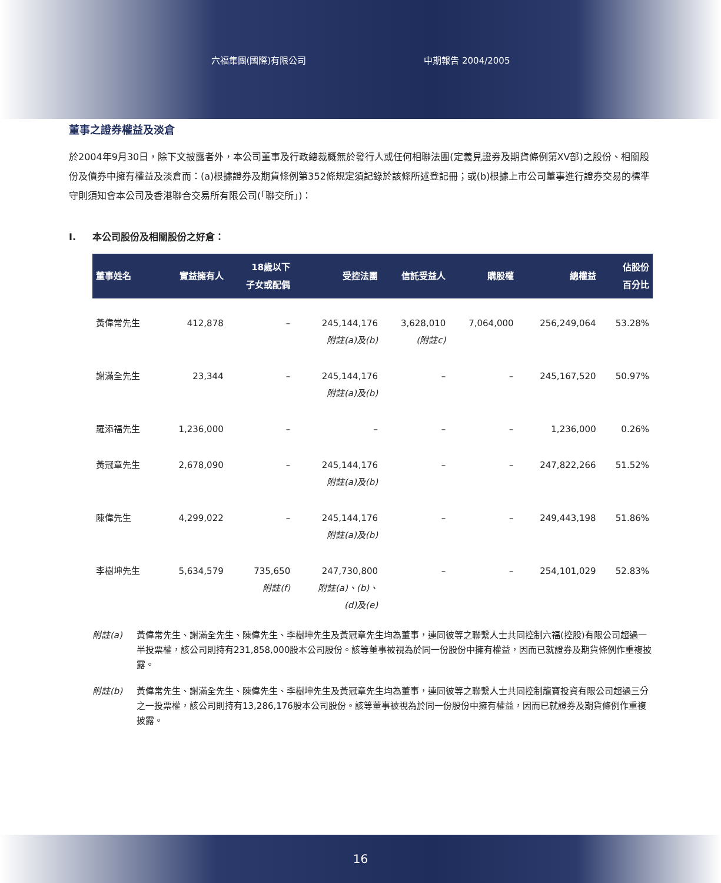六福集團(國際)有限公司 中期報告 2004/2005
董事之證券權益及淡倉
於2004年9月30日，除下文披露者外，本公司董事及行政總裁概無於發行人或任何相聯法團(定義見證券及期貨條例第XV部)之股份、相關股份及債券中擁有權益及淡倉而：(a)根據證券及期貨條例第352條規定須記錄於該條所述登記冊；或(b)根據上市公司董事進行證券交易的標準守則須知會本公司及香港聯合交易所有限公司(「聯交所」)：
I. 本公司股份及相關股份之好倉：
| 董事姓名 | 實益擁有人 | 18歲以下 子女或配偶 | 受控法團 | 信託受益人 | 購股權 | 總權益 | 佔股份 百分比 |
| --- | --- | --- | --- | --- | --- | --- | --- |
| 黃偉常先生 | 412,878 | – | 245,144,176 附註(a)及(b) | 3,628,010 (附註c) | 7,064,000 | 256,249,064 | 53.28% |
| 謝滿全先生 | 23,344 | – | 245,144,176 附註(a)及(b) | – | – | 245,167,520 | 50.97% |
| 羅添福先生 | 1,236,000 | – | – | – | – | 1,236,000 | 0.26% |
| 黃冠章先生 | 2,678,090 | – | 245,144,176 附註(a)及(b) | – | – | 247,822,266 | 51.52% |
| 陳偉先生 | 4,299,022 | – | 245,144,176 附註(a)及(b) | – | – | 249,443,198 | 51.86% |
| 李樹坤先生 | 5,634,579 | 735,650 附註(f) | 247,730,800 附註(a)、(b)、 (d)及(e) | – | – | 254,101,029 | 52.83% |
附註(a) 黃偉常先生、謝滿全先生、陳偉先生、李樹坤先生及黃冠章先生均為董事，連同彼等之聯繫人士共同控制六福(控股)有限公司超過一半投票權，該公司則持有231,858,000股本公司股份。該等董事被視為於同一份股份中擁有權益，因而已就證券及期貨條例作重複披露。
附註(b) 黃偉常先生、謝滿全先生、陳偉先生、李樹坤先生及黃冠章先生均為董事，連同彼等之聯繫人士共同控制龍寶投資有限公司超過三分之一投票權，該公司則持有13,286,176股本公司股份。該等董事被視為於同一份股份中擁有權益，因而已就證券及期貨條例作重複披露。
16